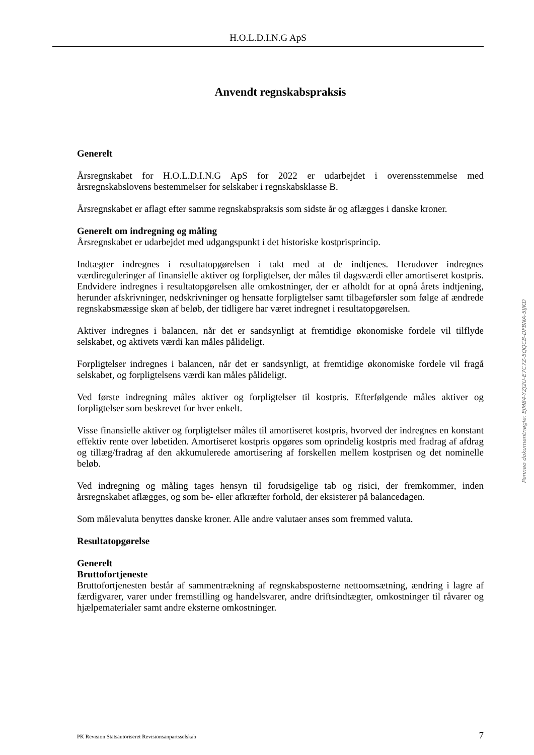H.O.L.D.I.N.G ApS
Anvendt regnskabspraksis
Generelt
Årsregnskabet for H.O.L.D.I.N.G ApS for 2022 er udarbejdet i overensstemmelse med årsregnskabslovens bestemmelser for selskaber i regnskabsklasse B.
Årsregnskabet er aflagt efter samme regnskabspraksis som sidste år og aflægges i danske kroner.
Generelt om indregning og måling
Årsregnskabet er udarbejdet med udgangspunkt i det historiske kostprisprincip.
Indtægter indregnes i resultatopgørelsen i takt med at de indtjenes. Herudover indregnes værdireguleringer af finansielle aktiver og forpligtelser, der måles til dagsværdi eller amortiseret kostpris. Endvidere indregnes i resultatopgørelsen alle omkostninger, der er afholdt for at opnå årets indtjening, herunder afskrivninger, nedskrivninger og hensatte forpligtelser samt tilbageførsler som følge af ændrede regnskabsmæssige skøn af beløb, der tidligere har været indregnet i resultatopgørelsen.
Aktiver indregnes i balancen, når det er sandsynligt at fremtidige økonomiske fordele vil tilflyde selskabet, og aktivets værdi kan måles pålideligt.
Forpligtelser indregnes i balancen, når det er sandsynligt, at fremtidige økonomiske fordele vil fragå selskabet, og forpligtelsens værdi kan måles pålideligt.
Ved første indregning måles aktiver og forpligtelser til kostpris. Efterfølgende måles aktiver og forpligtelser som beskrevet for hver enkelt.
Visse finansielle aktiver og forpligtelser måles til amortiseret kostpris, hvorved der indregnes en konstant effektiv rente over løbetiden. Amortiseret kostpris opgøres som oprindelig kostpris med fradrag af afdrag og tillæg/fradrag af den akkumulerede amortisering af forskellen mellem kostprisen og det nominelle beløb.
Ved indregning og måling tages hensyn til forudsigelige tab og risici, der fremkommer, inden årsregnskabet aflægges, og som be- eller afkræfter forhold, der eksisterer på balancedagen.
Som målevaluta benyttes danske kroner. Alle andre valutaer anses som fremmed valuta.
Resultatopgørelse
Generelt
Bruttofortjeneste
Bruttofortjenesten består af sammentrækning af regnskabsposterne nettoomsætning, ændring i lagre af færdigvarer, varer under fremstilling og handelsvarer, andre driftsindtægter, omkostninger til råvarer og hjælpematerialer samt andre eksterne omkostninger.
Penneo dokumentnøgle: EJM84-YZJ2U-E7C7Z-5QQCB-DFBNA-5IJKD
PK Revision Statsautoriseret Revisionsanpartsselskab 7